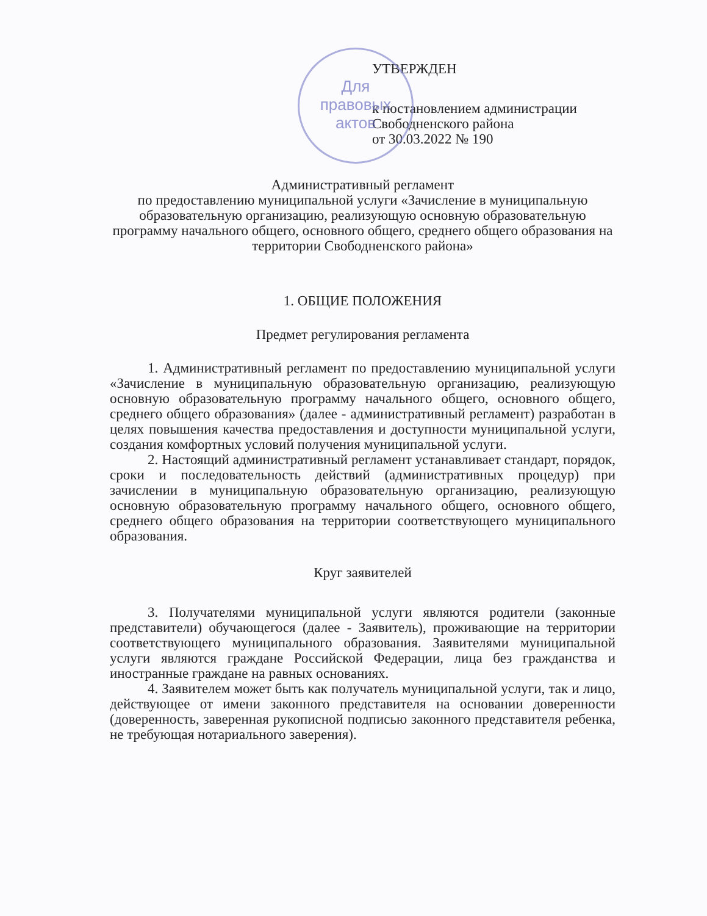Для
правовых
актов
УТВЕРЖДЕН
к постановлением администрации
Свободненского района
от 30.03.2022 № 190
Административный регламент
по предоставлению муниципальной услуги «Зачисление в муниципальную образовательную организацию, реализующую основную образовательную программу начального общего, основного общего, среднего общего образования на территории Свободненского района»
1. ОБЩИЕ ПОЛОЖЕНИЯ
Предмет регулирования регламента
1. Административный регламент по предоставлению муниципальной услуги «Зачисление в муниципальную образовательную организацию, реализующую основную образовательную программу начального общего, основного общего, среднего общего образования» (далее - административный регламент) разработан в целях повышения качества предоставления и доступности муниципальной услуги, создания комфортных условий получения муниципальной услуги.
2. Настоящий административный регламент устанавливает стандарт, порядок, сроки и последовательность действий (административных процедур) при зачислении в муниципальную образовательную организацию, реализующую основную образовательную программу начального общего, основного общего, среднего общего образования на территории соответствующего муниципального образования.
Круг заявителей
3. Получателями муниципальной услуги являются родители (законные представители) обучающегося (далее - Заявитель), проживающие на территории соответствующего муниципального образования. Заявителями муниципальной услуги являются граждане Российской Федерации, лица без гражданства и иностранные граждане на равных основаниях.
4. Заявителем может быть как получатель муниципальной услуги, так и лицо, действующее от имени законного представителя на основании доверенности (доверенность, заверенная рукописной подписью законного представителя ребенка, не требующая нотариального заверения).